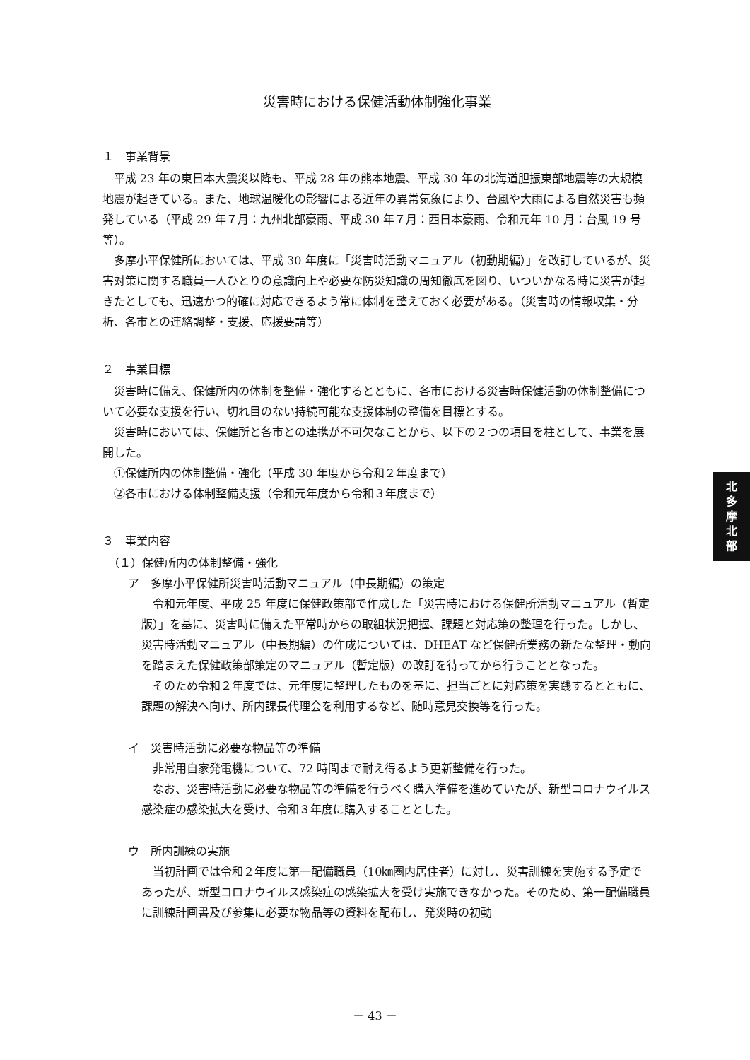災害時における保健活動体制強化事業
１　事業背景
平成 23 年の東日本大震災以降も、平成 28 年の熊本地震、平成 30 年の北海道胆振東部地震等の大規模地震が起きている。また、地球温暖化の影響による近年の異常気象により、台風や大雨による自然災害も頻発している（平成 29 年７月：九州北部豪雨、平成 30 年７月：西日本豪雨、令和元年 10 月：台風 19 号等）。
多摩小平保健所においては、平成 30 年度に「災害時活動マニュアル（初動期編）」を改訂しているが、災害対策に関する職員一人ひとりの意識向上や必要な防災知識の周知徹底を図り、いついかなる時に災害が起きたとしても、迅速かつ的確に対応できるよう常に体制を整えておく必要がある。（災害時の情報収集・分析、各市との連絡調整・支援、応援要請等）
２　事業目標
災害時に備え、保健所内の体制を整備・強化するとともに、各市における災害時保健活動の体制整備について必要な支援を行い、切れ目のない持続可能な支援体制の整備を目標とする。
災害時においては、保健所と各市との連携が不可欠なことから、以下の２つの項目を柱として、事業を展開した。
①保健所内の体制整備・強化（平成 30 年度から令和２年度まで）
②各市における体制整備支援（令和元年度から令和３年度まで）
３　事業内容
（１）保健所内の体制整備・強化
ア　多摩小平保健所災害時活動マニュアル（中長期編）の策定
令和元年度、平成 25 年度に保健政策部で作成した「災害時における保健所活動マニュアル（暫定版）」を基に、災害時に備えた平常時からの取組状況把握、課題と対応策の整理を行った。しかし、災害時活動マニュアル（中長期編）の作成については、DHEAT など保健所業務の新たな整理・動向を踏まえた保健政策部策定のマニュアル（暫定版）の改訂を待ってから行うこととなった。
そのため令和２年度では、元年度に整理したものを基に、担当ごとに対応策を実践するとともに、課題の解決へ向け、所内課長代理会を利用するなど、随時意見交換等を行った。
イ　災害時活動に必要な物品等の準備
非常用自家発電機について、72 時間まで耐え得るよう更新整備を行った。
なお、災害時活動に必要な物品等の準備を行うべく購入準備を進めていたが、新型コロナウイルス感染症の感染拡大を受け、令和３年度に購入することとした。
ウ　所内訓練の実施
当初計画では令和２年度に第一配備職員（10㎞圏内居住者）に対し、災害訓練を実施する予定であったが、新型コロナウイルス感染症の感染拡大を受け実施できなかった。そのため、第一配備職員に訓練計画書及び参集に必要な物品等の資料を配布し、発災時の初動
北
多
摩
北
部
－ 43 －